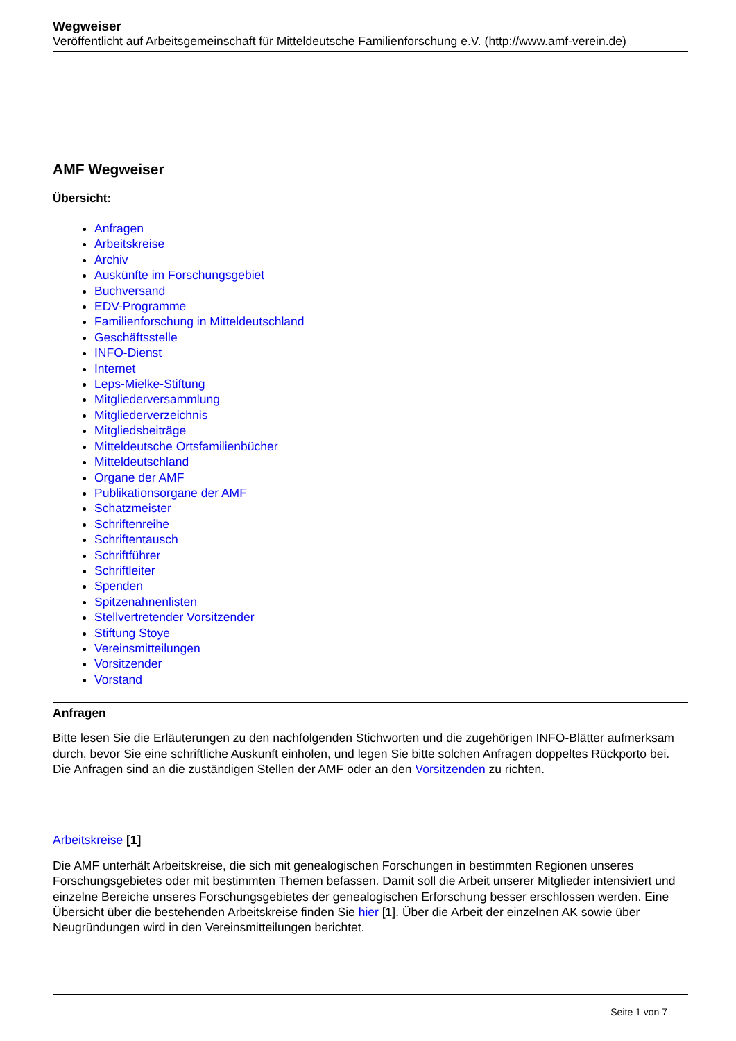Wegweiser
Veröffentlicht auf Arbeitsgemeinschaft für Mitteldeutsche Familienforschung e.V. (http://www.amf-verein.de)
AMF Wegweiser
Übersicht:
Anfragen
Arbeitskreise
Archiv
Auskünfte im Forschungsgebiet
Buchversand
EDV-Programme
Familienforschung in Mitteldeutschland
Geschäftsstelle
INFO-Dienst
Internet
Leps-Mielke-Stiftung
Mitgliederversammlung
Mitgliederverzeichnis
Mitgliedsbeiträge
Mitteldeutsche Ortsfamilienbücher
Mitteldeutschland
Organe der AMF
Publikationsorgane der AMF
Schatzmeister
Schriftenreihe
Schriftentausch
Schriftführer
Schriftleiter
Spenden
Spitzenahnenlisten
Stellvertretender Vorsitzender
Stiftung Stoye
Vereinsmitteilungen
Vorsitzender
Vorstand
Anfragen
Bitte lesen Sie die Erläuterungen zu den nachfolgenden Stichworten und die zugehörigen INFO-Blätter aufmerksam durch, bevor Sie eine schriftliche Auskunft einholen, und legen Sie bitte solchen Anfragen doppeltes Rückporto bei. Die Anfragen sind an die zuständigen Stellen der AMF oder an den Vorsitzenden zu richten.
Arbeitskreise [1]
Die AMF unterhält Arbeitskreise, die sich mit genealogischen Forschungen in bestimmten Regionen unseres Forschungsgebietes oder mit bestimmten Themen befassen. Damit soll die Arbeit unserer Mitglieder intensiviert und einzelne Bereiche unseres Forschungsgebietes der genealogischen Erforschung besser erschlossen werden. Eine Übersicht über die bestehenden Arbeitskreise finden Sie hier [1]. Über die Arbeit der einzelnen AK sowie über Neugründungen wird in den Vereinsmitteilungen berichtet.
Seite 1 von 7